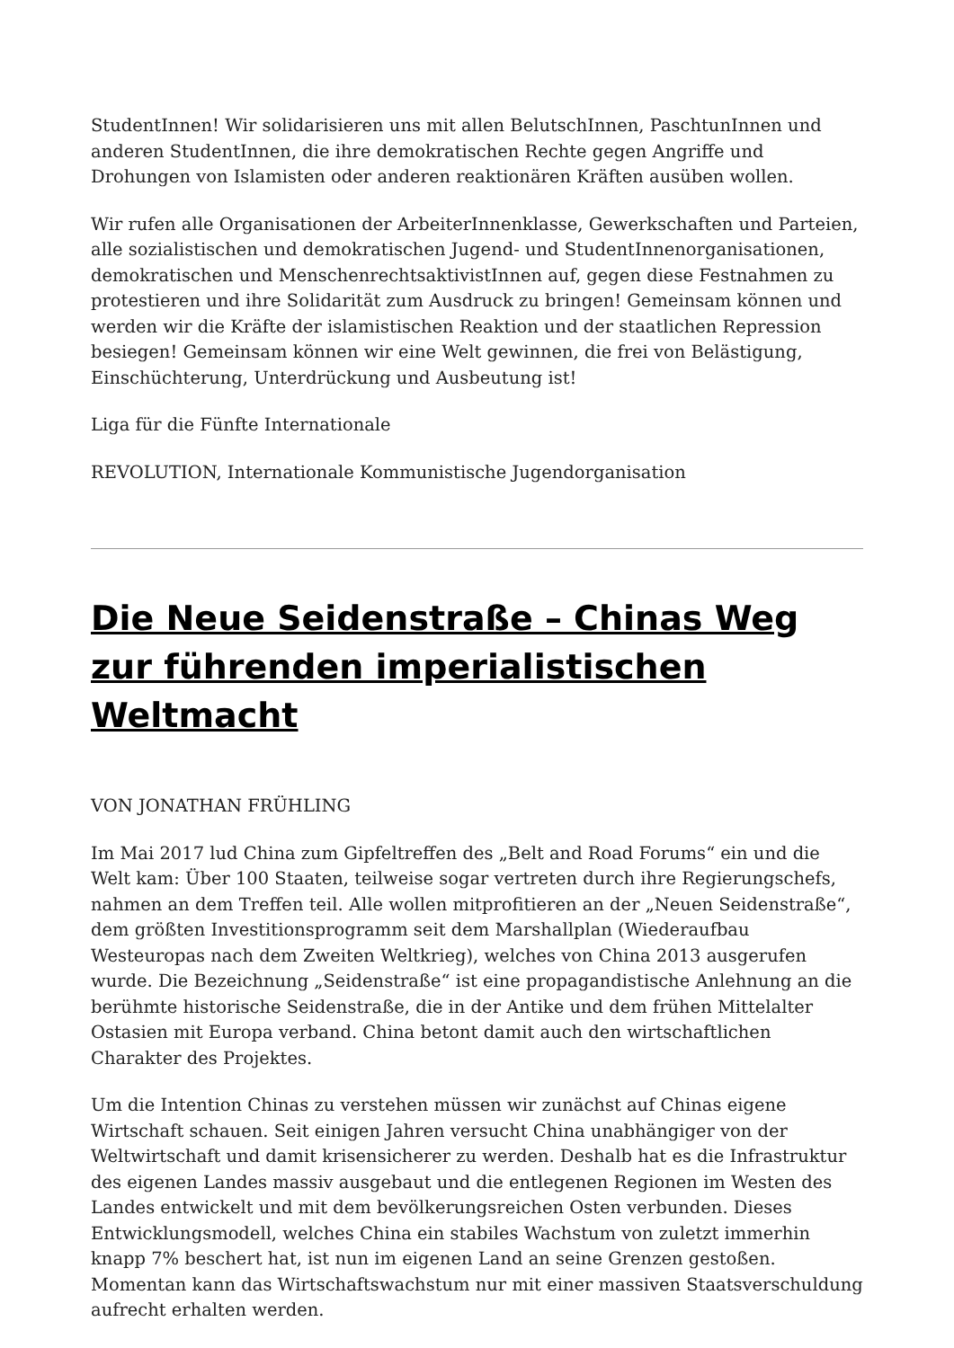StudentInnen! Wir solidarisieren uns mit allen BelutschInnen, PaschtunInnen und anderen StudentInnen, die ihre demokratischen Rechte gegen Angriffe und Drohungen von Islamisten oder anderen reaktionären Kräften ausüben wollen.
Wir rufen alle Organisationen der ArbeiterInnenklasse, Gewerkschaften und Parteien, alle sozialistischen und demokratischen Jugend- und StudentInnenorganisationen, demokratischen und MenschenrechtsaktivistInnen auf, gegen diese Festnahmen zu protestieren und ihre Solidarität zum Ausdruck zu bringen! Gemeinsam können und werden wir die Kräfte der islamistischen Reaktion und der staatlichen Repression besiegen! Gemeinsam können wir eine Welt gewinnen, die frei von Belästigung, Einschüchterung, Unterdrückung und Ausbeutung ist!
Liga für die Fünfte Internationale
REVOLUTION, Internationale Kommunistische Jugendorganisation
Die Neue Seidenstraße – Chinas Weg zur führenden imperialistischen Weltmacht
VON JONATHAN FRÜHLING
Im Mai 2017 lud China zum Gipfeltreffen des „Belt and Road Forums“ ein und die Welt kam: Über 100 Staaten, teilweise sogar vertreten durch ihre Regierungschefs, nahmen an dem Treffen teil. Alle wollen mitprofitieren an der „Neuen Seidenstraße“, dem größten Investitionsprogramm seit dem Marshallplan (Wiederaufbau Westeuropas nach dem Zweiten Weltkrieg), welches von China 2013 ausgerufen wurde. Die Bezeichnung „Seidenstraße“ ist eine propagandistische Anlehnung an die berühmte historische Seidenstraße, die in der Antike und dem frühen Mittelalter Ostasien mit Europa verband. China betont damit auch den wirtschaftlichen Charakter des Projektes.
Um die Intention Chinas zu verstehen müssen wir zunächst auf Chinas eigene Wirtschaft schauen. Seit einigen Jahren versucht China unabhängiger von der Weltwirtschaft und damit krisensicherer zu werden. Deshalb hat es die Infrastruktur des eigenen Landes massiv ausgebaut und die entlegenen Regionen im Westen des Landes entwickelt und mit dem bevölkerungsreichen Osten verbunden. Dieses Entwicklungsmodell, welches China ein stabiles Wachstum von zuletzt immerhin knapp 7% beschert hat, ist nun im eigenen Land an seine Grenzen gestoßen. Momentan kann das Wirtschaftswachstum nur mit einer massiven Staatsverschuldung aufrecht erhalten werden.